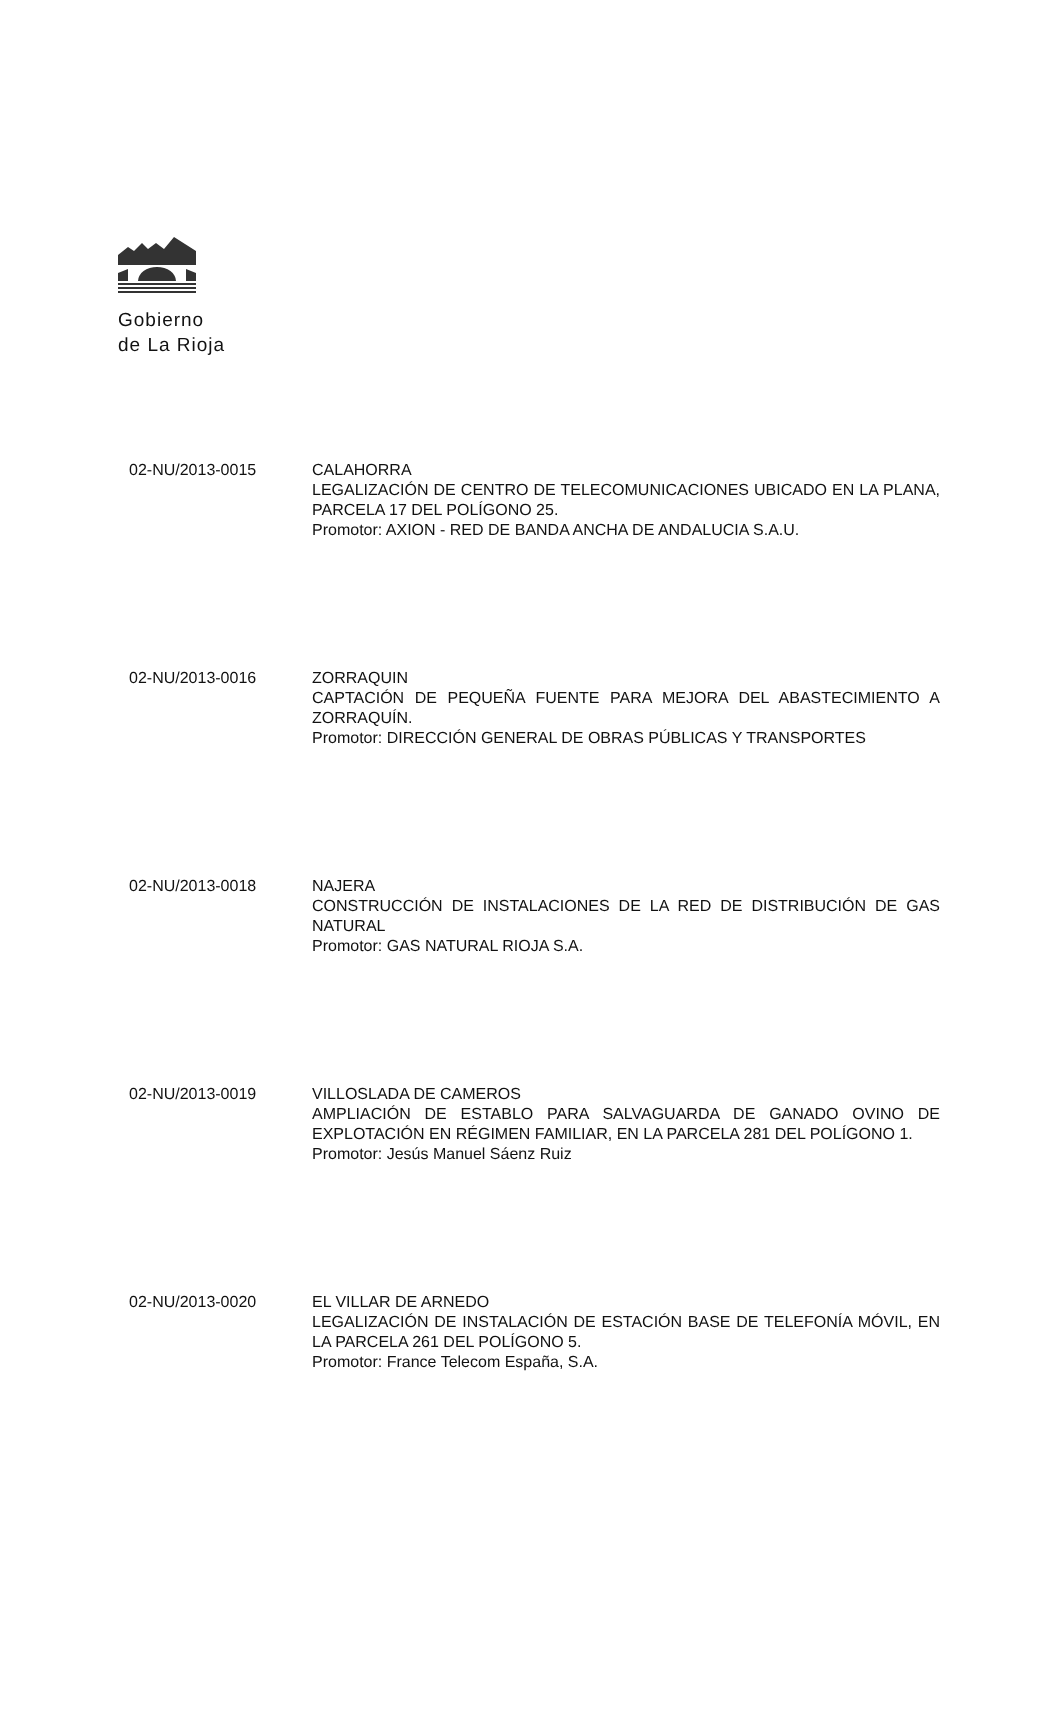Gobierno
de La Rioja
02-NU/2013-0015 CALAHORRA
LEGALIZACIÓN DE CENTRO DE TELECOMUNICACIONES UBICADO EN LA PLANA, PARCELA 17 DEL POLÍGONO 25.
Promotor: AXION - RED DE BANDA ANCHA DE ANDALUCIA S.A.U.
02-NU/2013-0016 ZORRAQUIN
CAPTACIÓN DE PEQUEÑA FUENTE PARA MEJORA DEL ABASTECIMIENTO A ZORRAQUÍN.
Promotor: DIRECCIÓN GENERAL DE OBRAS PÚBLICAS Y TRANSPORTES
02-NU/2013-0018 NAJERA
CONSTRUCCIÓN DE INSTALACIONES DE LA RED DE DISTRIBUCIÓN DE GAS NATURAL
Promotor: GAS NATURAL RIOJA S.A.
02-NU/2013-0019 VILLOSLADA DE CAMEROS
AMPLIACIÓN DE ESTABLO PARA SALVAGUARDA DE GANADO OVINO DE EXPLOTACIÓN EN RÉGIMEN FAMILIAR, EN LA PARCELA 281 DEL POLÍGONO 1.
Promotor: Jesús Manuel Sáenz Ruiz
02-NU/2013-0020 EL VILLAR DE ARNEDO
LEGALIZACIÓN DE INSTALACIÓN DE ESTACIÓN BASE DE TELEFONÍA MÓVIL, EN LA PARCELA 261 DEL POLÍGONO 5.
Promotor: France Telecom España, S.A.